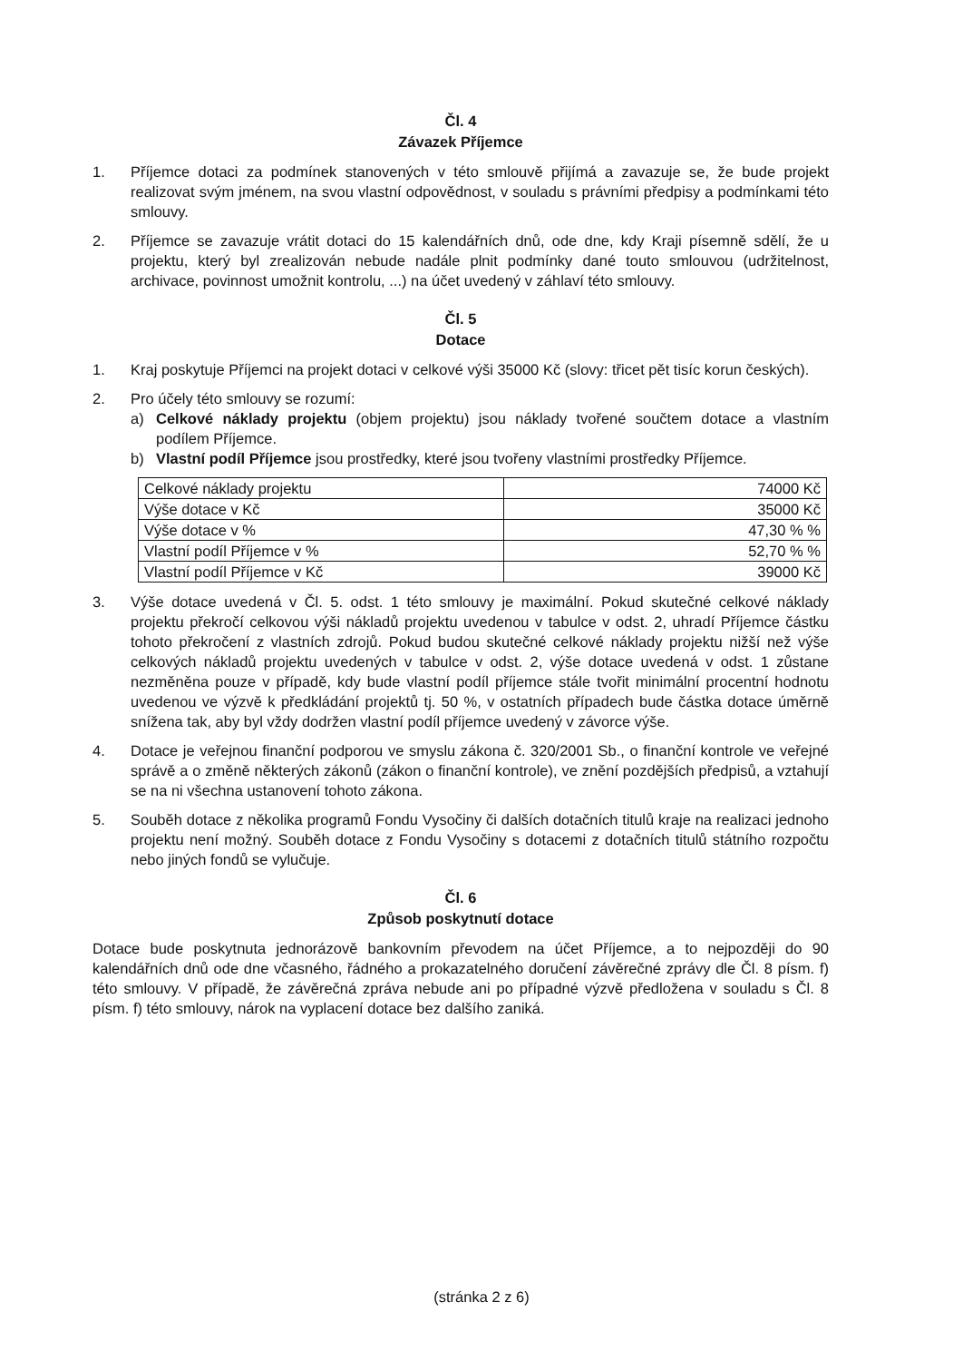Čl. 4
Závazek Příjemce
1. Příjemce dotaci za podmínek stanovených v této smlouvě přijímá a zavazuje se, že bude projekt realizovat svým jménem, na svou vlastní odpovědnost, v souladu s právními předpisy a podmínkami této smlouvy.
2. Příjemce se zavazuje vrátit dotaci do 15 kalendářních dnů, ode dne, kdy Kraji písemně sdělí, že u projektu, který byl zrealizován nebude nadále plnit podmínky dané touto smlouvou (udržitelnost, archivace, povinnost umožnit kontrolu, ...) na účet uvedený v záhlaví této smlouvy.
Čl. 5
Dotace
1. Kraj poskytuje Příjemci na projekt dotaci v celkové výši 35000 Kč (slovy: třicet pět tisíc korun českých).
2. Pro účely této smlouvy se rozumí:
a) Celkové náklady projektu (objem projektu) jsou náklady tvořené součtem dotace a vlastním podílem Příjemce.
b) Vlastní podíl Příjemce jsou prostředky, které jsou tvořeny vlastními prostředky Příjemce.
| Celkové náklady projektu | 74000 Kč |
| Výše dotace v Kč | 35000 Kč |
| Výše dotace v % | 47,30 % % |
| Vlastní podíl Příjemce v % | 52,70 % % |
| Vlastní podíl Příjemce v Kč | 39000 Kč |
3. Výše dotace uvedená v Čl. 5. odst. 1 této smlouvy je maximální. Pokud skutečné celkové náklady projektu překročí celkovou výši nákladů projektu uvedenou v tabulce v odst. 2, uhradí Příjemce částku tohoto překročení z vlastních zdrojů. Pokud budou skutečné celkové náklady projektu nižší než výše celkových nákladů projektu uvedených v tabulce v odst. 2, výše dotace uvedená v odst. 1 zůstane nezměněna pouze v případě, kdy bude vlastní podíl příjemce stále tvořit minimální procentní hodnotu uvedenou ve výzvě k předkládání projektů tj. 50 %, v ostatních případech bude částka dotace úměrně snížena tak, aby byl vždy dodržen vlastní podíl příjemce uvedený v závorce výše.
4. Dotace je veřejnou finanční podporou ve smyslu zákona č. 320/2001 Sb., o finanční kontrole ve veřejné správě a o změně některých zákonů (zákon o finanční kontrole), ve znění pozdějších předpisů, a vztahují se na ni všechna ustanovení tohoto zákona.
5. Souběh dotace z několika programů Fondu Vysočiny či dalších dotačních titulů kraje na realizaci jednoho projektu není možný. Souběh dotace z Fondu Vysočiny s dotacemi z dotačních titulů státního rozpočtu nebo jiných fondů se vylučuje.
Čl. 6
Způsob poskytnutí dotace
Dotace bude poskytnuta jednorázově bankovním převodem na účet Příjemce, a to nejpozději do 90 kalendářních dnů ode dne včasného, řádného a prokazatelného doručení závěrečné zprávy dle Čl. 8 písm. f) této smlouvy. V případě, že závěrečná zpráva nebude ani po případné výzvě předložena v souladu s Čl. 8 písm. f) této smlouvy, nárok na vyplacení dotace bez dalšího zaniká.
(stránka 2 z 6)